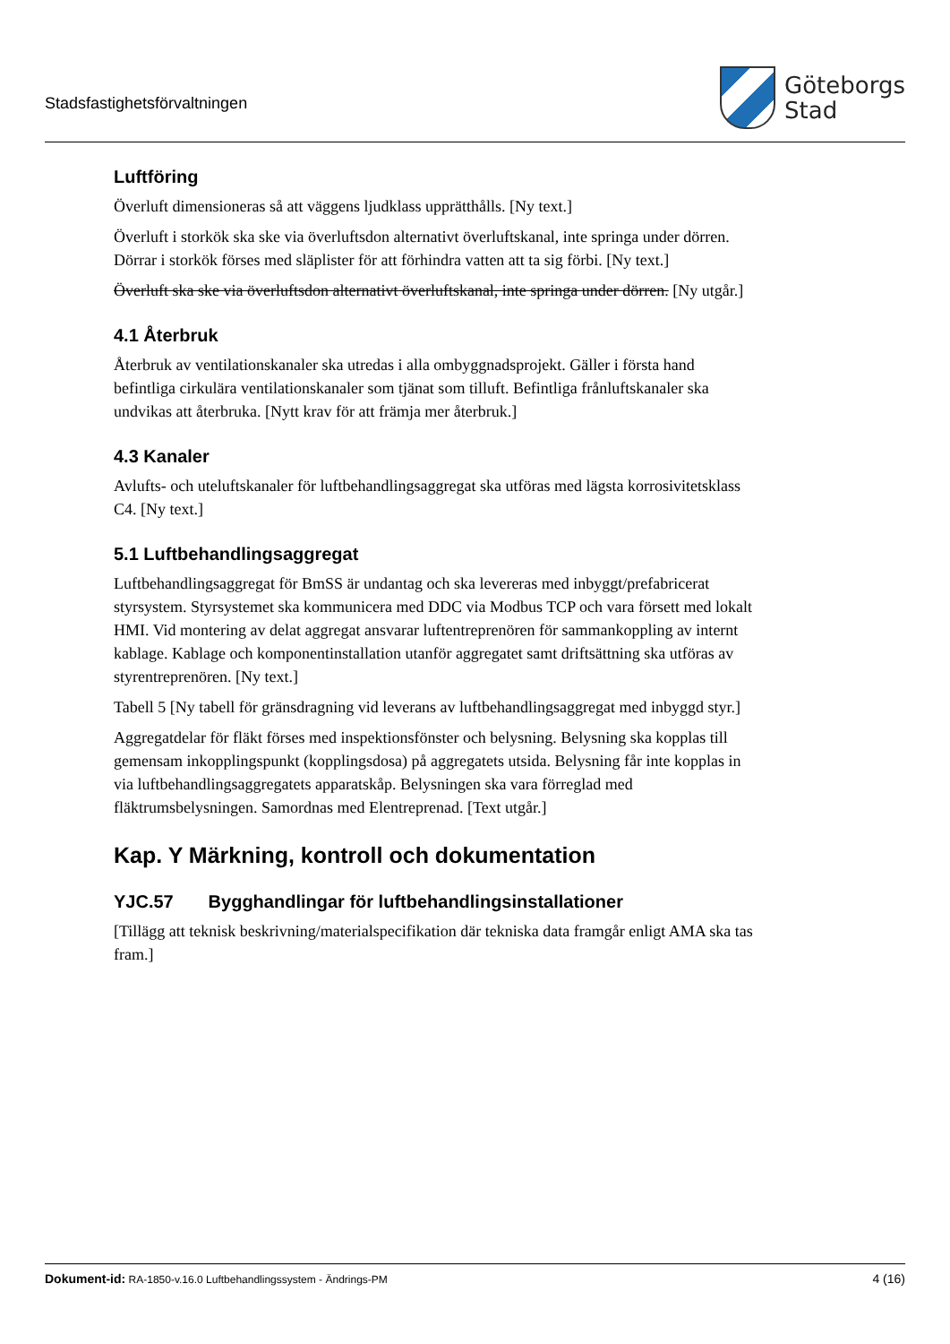Stadsfastighetsförvaltningen
Göteborgs
Stad
Luftföring
Överluft dimensioneras så att väggens ljudklass upprätthålls. [Ny text.]
Överluft i storkök ska ske via överluftsdon alternativt överluftskanal, inte springa under dörren. Dörrar i storkök förses med släplister för att förhindra vatten att ta sig förbi. [Ny text.]
Överluft ska ske via överluftsdon alternativt överluftskanal, inte springa under dörren. [Ny utgår.]
4.1 Återbruk
Återbruk av ventilationskanaler ska utredas i alla ombyggnadsprojekt. Gäller i första hand befintliga cirkulära ventilationskanaler som tjänat som tilluft. Befintliga frånluftskanaler ska undvikas att återbruka. [Nytt krav för att främja mer återbruk.]
4.3 Kanaler
Avlufts- och uteluftskanaler för luftbehandlingsaggregat ska utföras med lägsta korrosivitetsklass C4. [Ny text.]
5.1 Luftbehandlingsaggregat
Luftbehandlingsaggregat för BmSS är undantag och ska levereras med inbyggt/prefabricerat styrsystem. Styrsystemet ska kommunicera med DDC via Modbus TCP och vara försett med lokalt HMI. Vid montering av delat aggregat ansvarar luftentreprenören för sammankoppling av internt kablage. Kablage och komponentinstallation utanför aggregatet samt driftsättning ska utföras av styrentreprenören. [Ny text.]
Tabell 5 [Ny tabell för gränsdragning vid leverans av luftbehandlingsaggregat med inbyggd styr.]
Aggregatdelar för fläkt förses med inspektionsfönster och belysning. Belysning ska kopplas till gemensam inkopplingspunkt (kopplingsdosa) på aggregatets utsida. Belysning får inte kopplas in via luftbehandlingsaggregatets apparatskåp. Belysningen ska vara förreglad med fläktrumsbelysningen. Samordnas med Elentreprenad. [Text utgår.]
Kap. Y Märkning, kontroll och dokumentation
YJC.57 Bygghandlingar för luftbehandlingsinstallationer
[Tillägg att teknisk beskrivning/materialspecifikation där tekniska data framgår enligt AMA ska tas fram.]
Dokument-id: RA-1850-v.16.0 Luftbehandlingssystem - Ändrings-PM
4 (16)